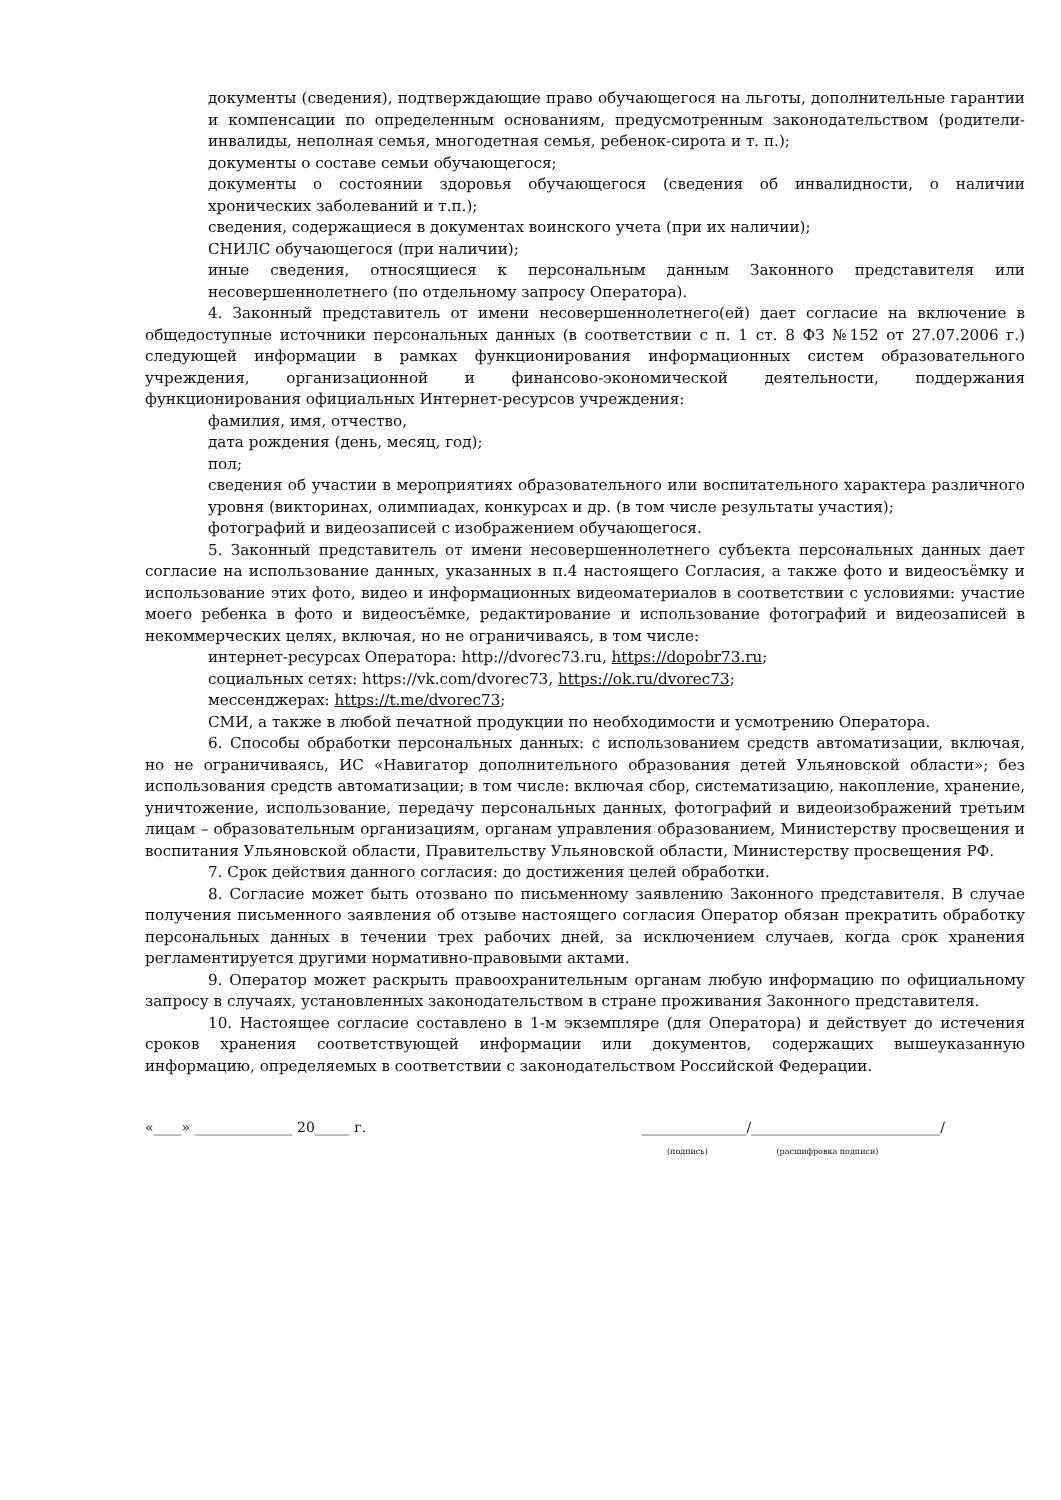документы (сведения), подтверждающие право обучающегося на льготы, дополнительные гарантии и компенсации по определенным основаниям, предусмотренным законодательством (родители-инвалиды, неполная семья, многодетная семья, ребенок-сирота и т. п.);
документы о составе семьи обучающегося;
документы о состоянии здоровья обучающегося (сведения об инвалидности, о наличии хронических заболеваний и т.п.);
сведения, содержащиеся в документах воинского учета (при их наличии);
СНИЛС обучающегося (при наличии);
иные сведения, относящиеся к персональным данным Законного представителя или несовершеннолетнего (по отдельному запросу Оператора).
4. Законный представитель от имени несовершеннолетнего(ей) дает согласие на включение в общедоступные источники персональных данных (в соответствии с п. 1 ст. 8 ФЗ №152 от 27.07.2006 г.) следующей информации в рамках функционирования информационных систем образовательного учреждения, организационной и финансово-экономической деятельности, поддержания функционирования официальных Интернет-ресурсов учреждения:
фамилия, имя, отчество,
дата рождения (день, месяц, год);
пол;
сведения об участии в мероприятиях образовательного или воспитательного характера различного уровня (викторинах, олимпиадах, конкурсах и др. (в том числе результаты участия);
фотографий и видеозаписей с изображением обучающегося.
5. Законный представитель от имени несовершеннолетнего субъекта персональных данных дает согласие на использование данных, указанных в п.4 настоящего Согласия, а также фото и видеосъёмку и использование этих фото, видео и информационных видеоматериалов в соответствии с условиями: участие моего ребенка в фото и видеосъёмке, редактирование и использование фотографий и видеозаписей в некоммерческих целях, включая, но не ограничиваясь, в том числе:
интернет-ресурсах Оператора: http://dvorec73.ru, https://dopobr73.ru;
социальных сетях: https://vk.com/dvorec73, https://ok.ru/dvorec73;
мессенджерах: https://t.me/dvorec73;
СМИ, а также в любой печатной продукции по необходимости и усмотрению Оператора.
6. Способы обработки персональных данных: с использованием средств автоматизации, включая, но не ограничиваясь, ИС «Навигатор дополнительного образования детей Ульяновской области»; без использования средств автоматизации; в том числе: включая сбор, систематизацию, накопление, хранение, уничтожение, использование, передачу персональных данных, фотографий и видеоизображений третьим лицам – образовательным организациям, органам управления образованием, Министерству просвещения и воспитания Ульяновской области, Правительству Ульяновской области, Министерству просвещения РФ.
7. Срок действия данного согласия: до достижения целей обработки.
8. Согласие может быть отозвано по письменному заявлению Законного представителя. В случае получения письменного заявления об отзыве настоящего согласия Оператор обязан прекратить обработку персональных данных в течении трех рабочих дней, за исключением случаев, когда срок хранения регламентируется другими нормативно-правовыми актами.
9. Оператор может раскрыть правоохранительным органам любую информацию по официальному запросу в случаях, установленных законодательством в стране проживания Законного представителя.
10. Настоящее согласие составлено в 1-м экземпляре (для Оператора) и действует до истечения сроков хранения соответствующей информации или документов, содержащих вышеуказанную информацию, определяемых в соответствии с законодательством Российской Федерации.
«____» ______________ 20_____ г.
_______________/___________________________/
(подпись) (расшифровка подписи)